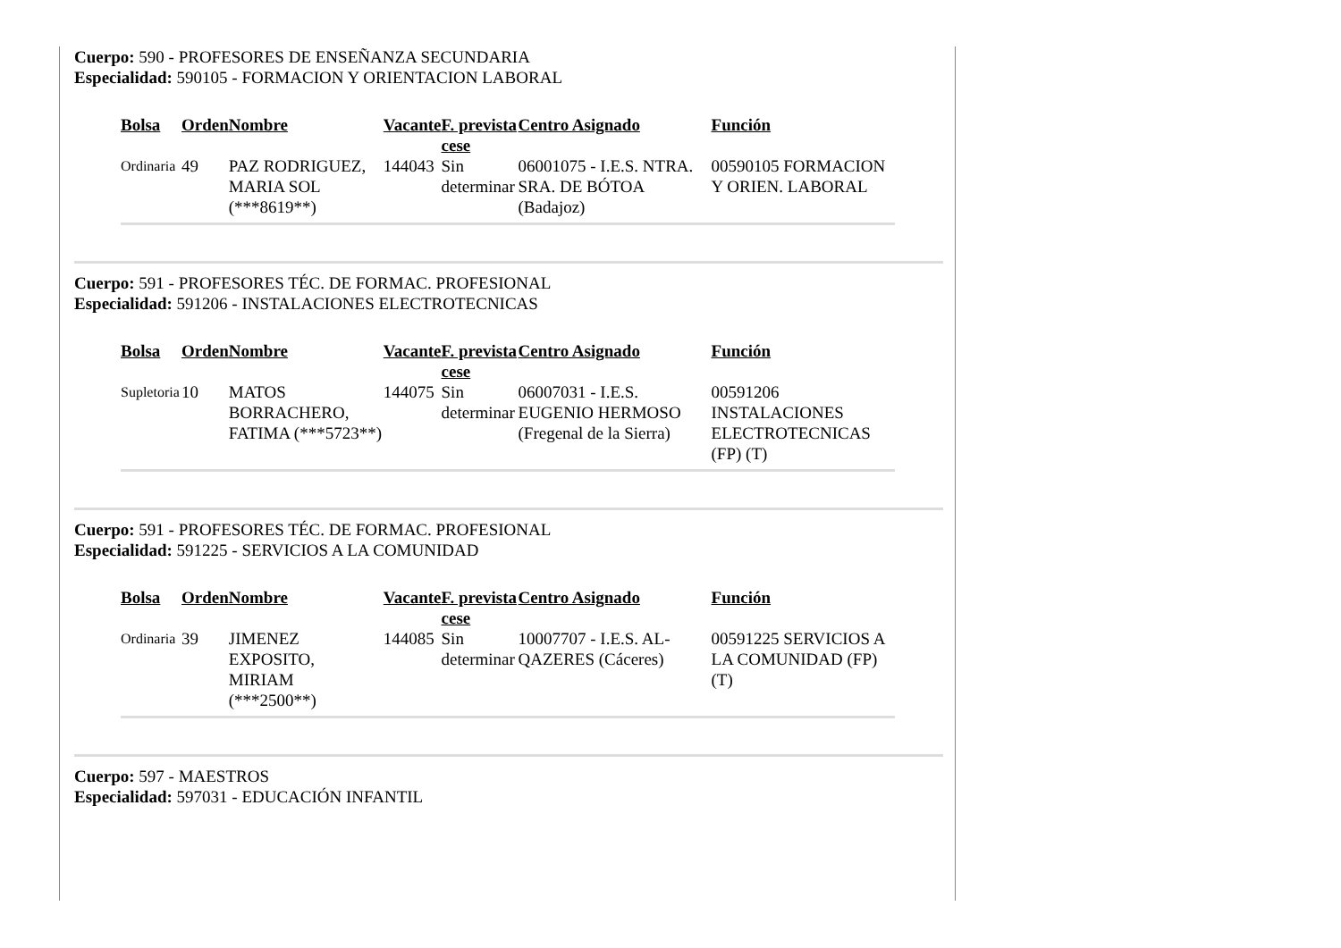Cuerpo: 590 - PROFESORES DE ENSEÑANZA SECUNDARIA
Especialidad: 590105 - FORMACION Y ORIENTACION LABORAL
| Bolsa | Orden | Nombre | Vacante | F. prevista cese | Centro Asignado | Función |
| --- | --- | --- | --- | --- | --- | --- |
| Ordinaria | 49 | PAZ RODRIGUEZ, MARIA SOL (***8619**) | 144043 | Sin determinar | 06001075 - I.E.S. NTRA. SRA. DE BÓTOA (Badajoz) | 00590105 FORMACION Y ORIEN. LABORAL |
Cuerpo: 591 - PROFESORES TÉC. DE FORMAC. PROFESIONAL
Especialidad: 591206 - INSTALACIONES ELECTROTECNICAS
| Bolsa | Orden | Nombre | Vacante | F. prevista cese | Centro Asignado | Función |
| --- | --- | --- | --- | --- | --- | --- |
| Supletoria | 10 | MATOS BORRACHERO, FATIMA (***5723**) | 144075 | Sin determinar | 06007031 - I.E.S. EUGENIO HERMOSO (Fregenal de la Sierra) | 00591206 INSTALACIONES ELECTROTECNICAS (FP) (T) |
Cuerpo: 591 - PROFESORES TÉC. DE FORMAC. PROFESIONAL
Especialidad: 591225 - SERVICIOS A LA COMUNIDAD
| Bolsa | Orden | Nombre | Vacante | F. prevista cese | Centro Asignado | Función |
| --- | --- | --- | --- | --- | --- | --- |
| Ordinaria | 39 | JIMENEZ EXPOSITO, MIRIAM (***2500**) | 144085 | Sin determinar | 10007707 - I.E.S. AL-QAZERES (Cáceres) | 00591225 SERVICIOS A LA COMUNIDAD (FP) (T) |
Cuerpo: 597 - MAESTROS
Especialidad: 597031 - EDUCACIÓN INFANTIL